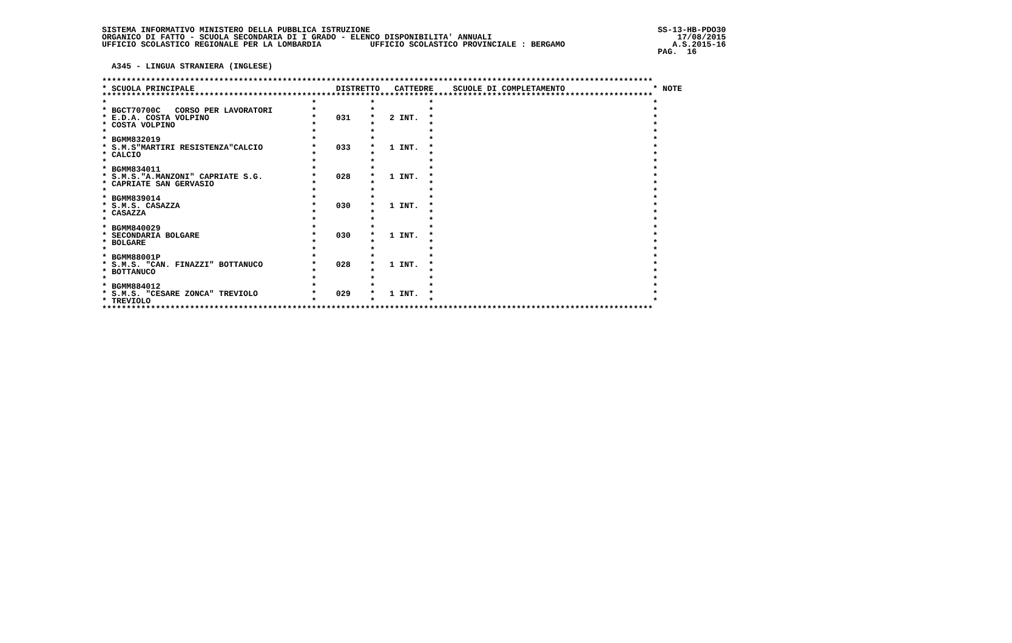SISTEMA INFORMATIVO MINISTERO DELLA PUBBLICA ISTRUZIONE                                                           SS-13-HB-PDO30
ORGANICO DI FATTO - SCUOLA SECONDARIA DI I GRADO - ELENCO DISPONIBILITA' ANNUALI                                      17/08/2015
UFFICIO SCOLASTICO REGIONALE PER LA LOMBARDIA          UFFICIO SCOLASTICO PROVINCIALE : BERGAMO                      A.S.2015-16
                                                                                                                  PAG.  16

  A345 - LINGUA STRANIERA (INGLESE)

*****************************************************************************************************************
* SCUOLA PRINCIPALE                             DISTRETTO   CATTEDRE    SCUOLE DI COMPLETAMENTO                  * NOTE
*****************************************************************************************************************
*                                          *           *           *                                             *
* BGCT70700C   CORSO PER LAVORATORI        *           *           *                                             *
* E.D.A. COSTA VOLPINO                     *    031    *   2 INT.  *                                             *
* COSTA VOLPINO                            *           *           *                                             *
*                                          *           *           *                                             *
* BGMM832019                               *           *           *                                             *
* S.M.S"MARTIRI RESISTENZA"CALCIO          *    033    *   1 INT.  *                                             *
* CALCIO                                   *           *           *                                             *
*                                          *           *           *                                             *
* BGMM834011                               *           *           *                                             *
* S.M.S."A.MANZONI" CAPRIATE S.G.          *    028    *   1 INT.  *                                             *
* CAPRIATE SAN GERVASIO                    *           *           *                                             *
*                                          *           *           *                                             *
* BGMM839014                               *           *           *                                             *
* S.M.S. CASAZZA                           *    030    *   1 INT.  *                                             *
* CASAZZA                                  *           *           *                                             *
*                                          *           *           *                                             *
* BGMM840029                               *           *           *                                             *
* SECONDARIA BOLGARE                       *    030    *   1 INT.  *                                             *
* BOLGARE                                  *           *           *                                             *
*                                          *           *           *                                             *
* BGMM88001P                               *           *           *                                             *
* S.M.S. "CAN. FINAZZI" BOTTANUCO          *    028    *   1 INT.  *                                             *
* BOTTANUCO                                *           *           *                                             *
*                                          *           *           *                                             *
* BGMM884012                               *           *           *                                             *
* S.M.S. "CESARE ZONCA" TREVIOLO           *    029    *   1 INT.  *                                             *
* TREVIOLO                                 *           *           *                                             *
*****************************************************************************************************************